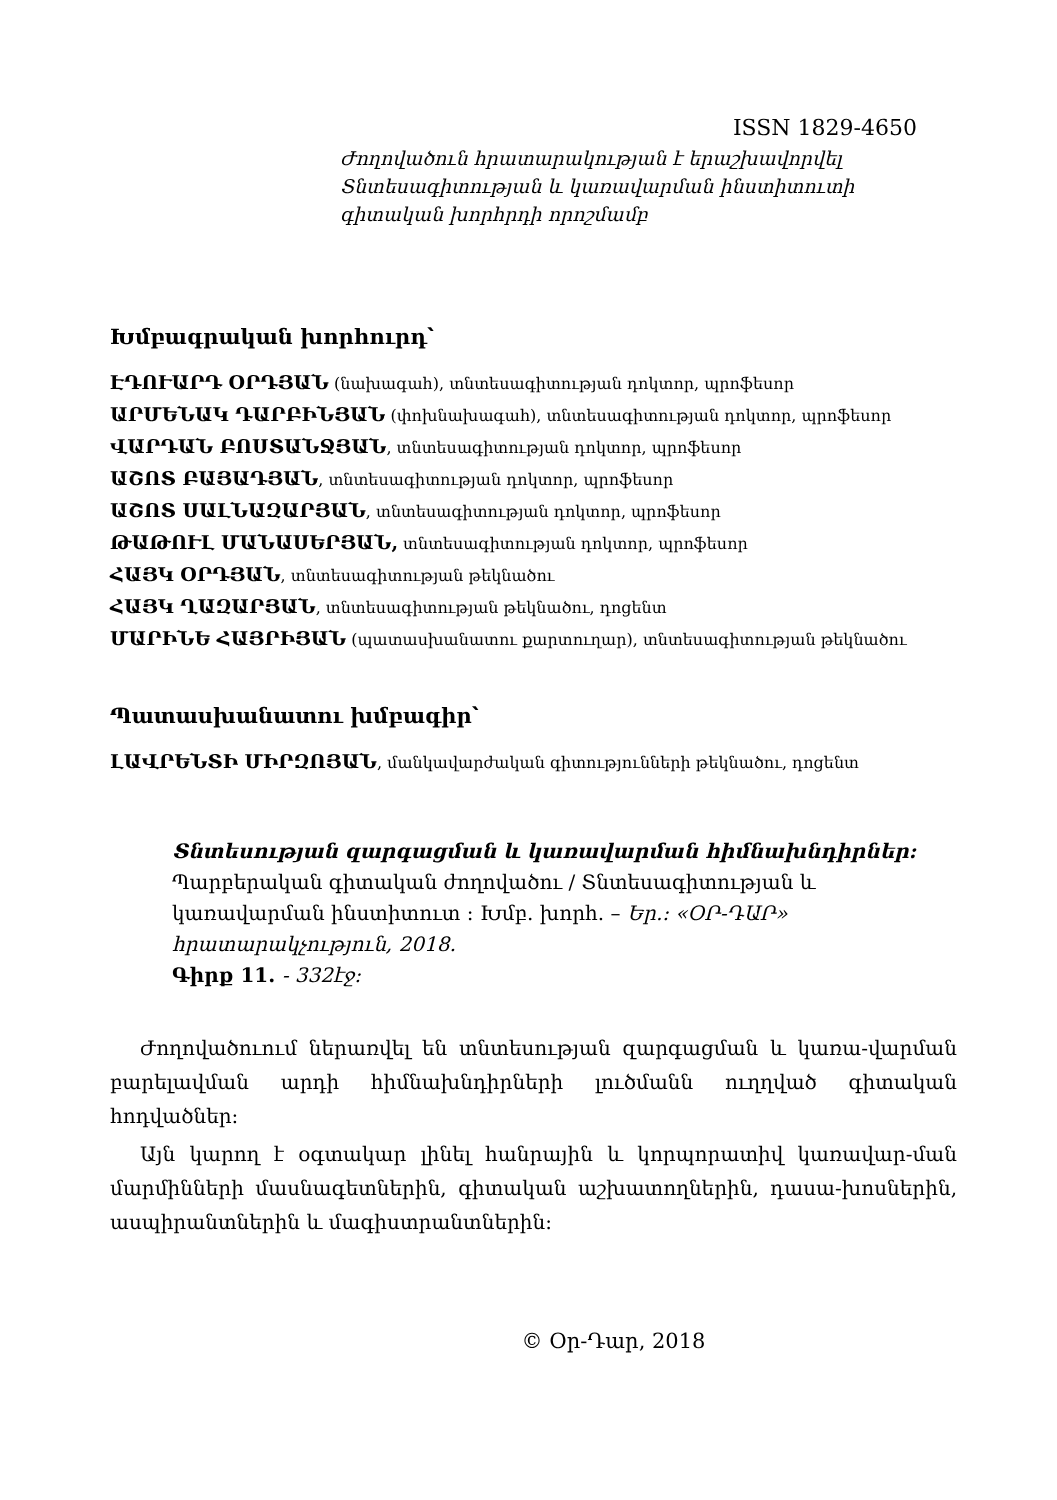ISSN 1829-4650
Ժողովածուն հրատարակության է երաշխավորվել
Տնտեսագիտության և կառավարման ինստիտուտի
գիտական խորհրդի որոշմամբ
Խմբագրական խորհուրդ՝
ԷԴՈՒԱՐԴ ՕՐԴՅԱՆ (նախագահ), տնտեսագիտության դոկտոր, պրոֆեսոր
ԱՐՄԵՆԱԿ ԴԱՐԲԻՆՅԱՆ (փոխնախագահ), տնտեսագիտության դոկտոր, պրոֆեսոր
ՎԱՐԴԱՆ ԲՈՍՏԱՆՋՅԱՆ, տնտեսագիտության դոկտոր, պրոֆեսոր
ԱՇՈՏ ԲԱՅԱԴՅԱՆ, տնտեսագիտության դոկտոր, պրոֆեսոր
ԱՇՈՏ ՍԱԼՆԱԶԱՐՅԱՆ, տնտեսագիտության դոկտոր, պրոֆեսոր
ԹԱԹՈՒԼ ՄԱՆԱՍԵՐՅԱՆ, տնտեսագիտության դոկտոր, պրոֆեսոր
ՀԱՅԿ ՕՐԴՅԱՆ, տնտեսագիտության թեկնածու
ՀԱՅԿ ՂԱԶԱՐՅԱՆ, տնտեսագիտության թեկնածու, դոցենտ
ՄԱՐԻՆԵ ՀԱՅՐԻՅԱՆ (պատասխանատու քարտուղար), տնտեսագիտության թեկնածու
Պատասխանատու խմբագիր՝
ԼԱՎՐԵՆՏԻ ՄԻՐԶՈՅԱՆ, մանկավարժական գիտությունների թեկնածու, դոցենտ
Տնտեսության զարգացման և կառավարման հիմնախնդիրներ:
Պարբերական գիտական ժողովածու / Տնտեսագիտության և
կառավարման ինստիտուտ : Խմբ. խորհ. – Եր.: «ՕՐ-ԴԱՐ»
հրատարակչություն, 2018.
Գիրք 11. - 332էջ:
Ժողովածուում ներառվել են տնտեսության զարգացման և կառա-վարման բարելավման արդի հիմնախնդիրների լուծմանն ուղղված գիտական հոդվածներ:
Այն կարող է օգտակար լինել հանրային և կորպորատիվ կառավար-ման մարմինների մասնագետներին, գիտական աշխատողներին, դասա-խոսներին, ասպիրանտներին և մագիստրանտներին:
© Օր-Դար, 2018